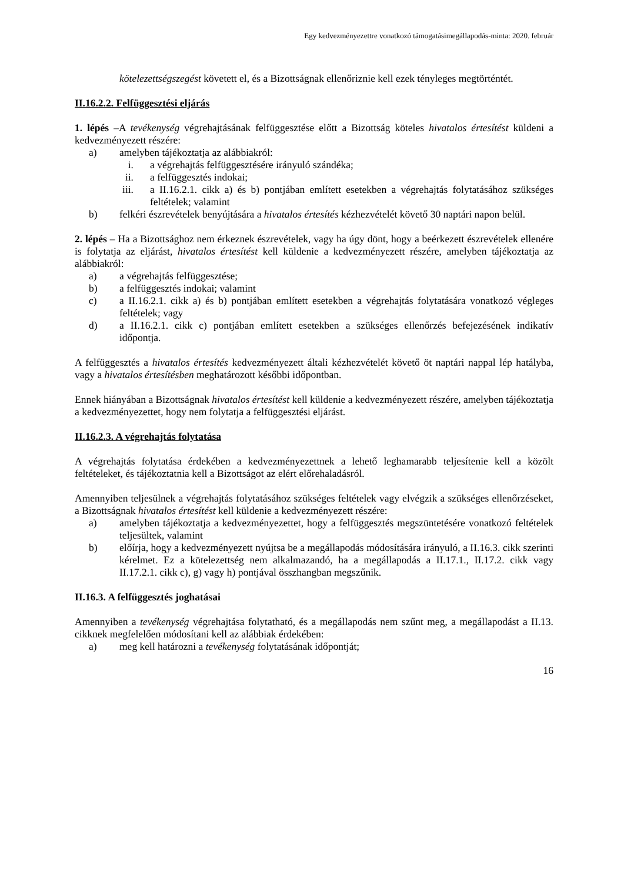Egy kedvezményezettre vonatkozó támogatásimegállapodás-minta: 2020. február
kötelezettségszegést követett el, és a Bizottságnak ellenőriznie kell ezek tényleges megtörténtét.
II.16.2.2. Felfüggesztési eljárás
1. lépés –A tevékenység végrehajtásának felfüggesztése előtt a Bizottság köteles hivatalos értesítést küldeni a kedvezményezett részére:
a) amelyben tájékoztatja az alábbiakról:
i. a végrehajtás felfüggesztésére irányuló szándéka;
ii. a felfüggesztés indokai;
iii. a II.16.2.1. cikk a) és b) pontjában említett esetekben a végrehajtás folytatásához szükséges feltételek; valamint
b) felkéri észrevételek benyújtására a hivatalos értesítés kézhezvételét követő 30 naptári napon belül.
2. lépés – Ha a Bizottsághoz nem érkeznek észrevételek, vagy ha úgy dönt, hogy a beérkezett észrevételek ellenére is folytatja az eljárást, hivatalos értesítést kell küldenie a kedvezményezett részére, amelyben tájékoztatja az alábbiakról:
a) a végrehajtás felfüggesztése;
b) a felfüggesztés indokai; valamint
c) a II.16.2.1. cikk a) és b) pontjában említett esetekben a végrehajtás folytatására vonatkozó végleges feltételek; vagy
d) a II.16.2.1. cikk c) pontjában említett esetekben a szükséges ellenőrzés befejezésének indikatív időpontja.
A felfüggesztés a hivatalos értesítés kedvezményezett általi kézhezvételét követő öt naptári nappal lép hatályba, vagy a hivatalos értesítésben meghatározott későbbi időpontban.
Ennek hiányában a Bizottságnak hivatalos értesítést kell küldenie a kedvezményezett részére, amelyben tájékoztatja a kedvezményezettet, hogy nem folytatja a felfüggesztési eljárást.
II.16.2.3. A végrehajtás folytatása
A végrehajtás folytatása érdekében a kedvezményezettnek a lehető leghamarabb teljesítenie kell a közölt feltételeket, és tájékoztatnia kell a Bizottságot az elért előrehaladásról.
Amennyiben teljesülnek a végrehajtás folytatásához szükséges feltételek vagy elvégzik a szükséges ellenőrzéseket, a Bizottságnak hivatalos értesítést kell küldenie a kedvezményezett részére:
a) amelyben tájékoztatja a kedvezményezettet, hogy a felfüggesztés megszüntetésére vonatkozó feltételek teljesültek, valamint
b) előírja, hogy a kedvezményezett nyújtsa be a megállapodás módosítására irányuló, a II.16.3. cikk szerinti kérelmet. Ez a kötelezettség nem alkalmazandó, ha a megállapodás a II.17.1., II.17.2. cikk vagy II.17.2.1. cikk c), g) vagy h) pontjával összhangban megszűnik.
II.16.3. A felfüggesztés joghatásai
Amennyiben a tevékenység végrehajtása folytatható, és a megállapodás nem szűnt meg, a megállapodást a II.13. cikknek megfelelően módosítani kell az alábbiak érdekében:
a) meg kell határozni a tevékenység folytatásának időpontját;
16